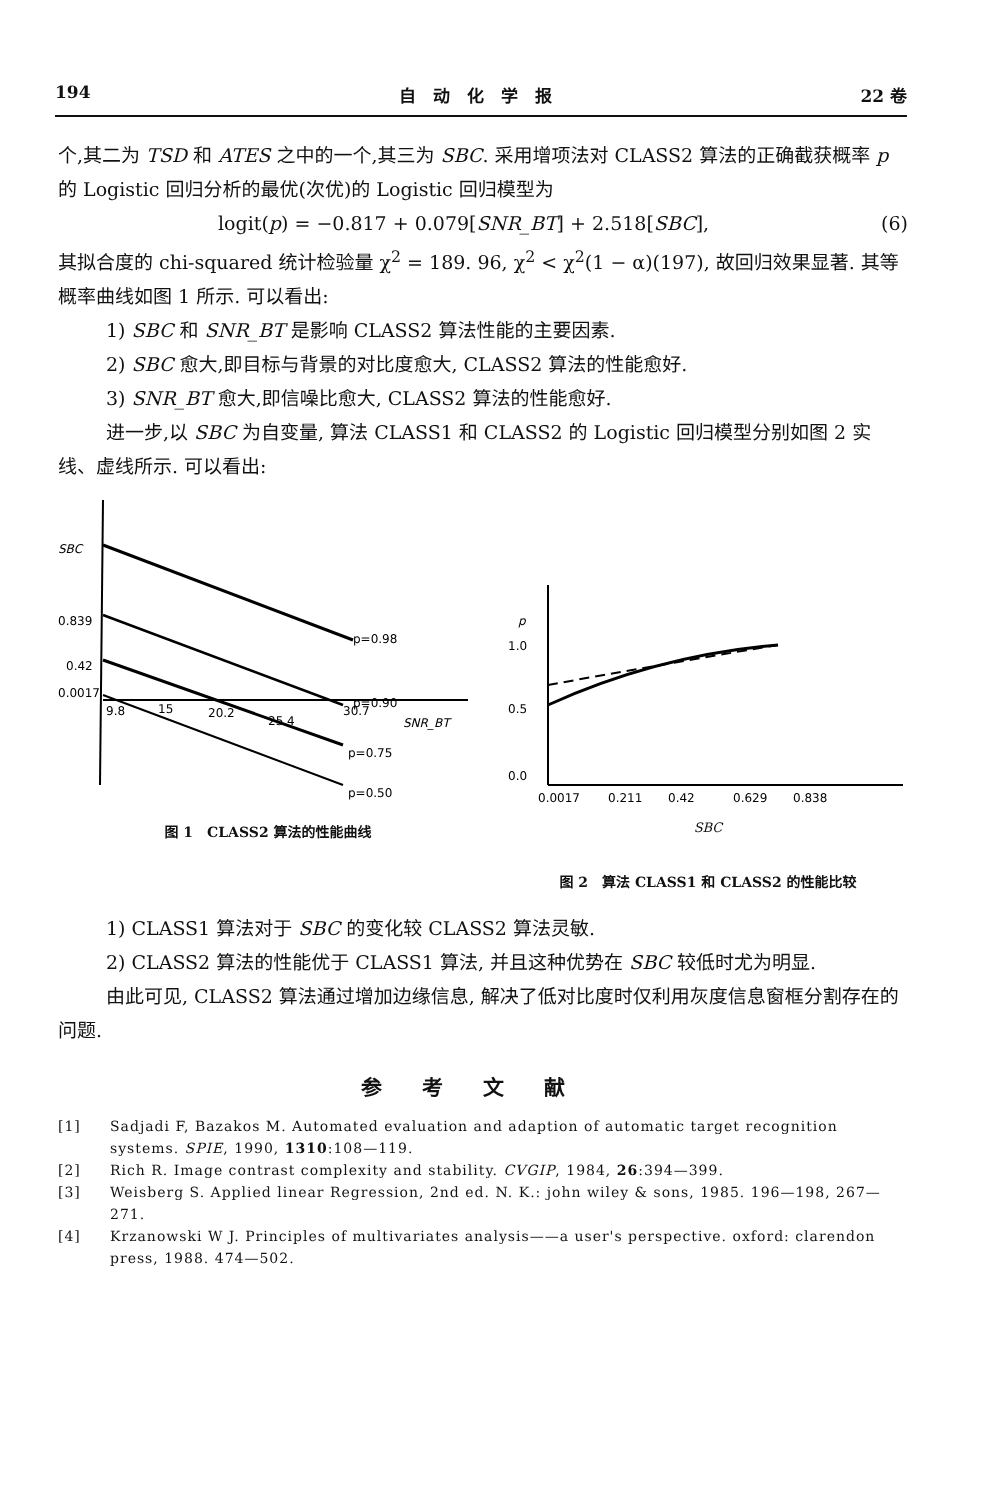194 自　动　化　学　报 22 卷
个,其二为 TSD 和 ATES 之中的一个,其三为 SBC. 采用增项法对 CLASS2 算法的正确截获概率 p 的 Logistic 回归分析的最优(次优)的 Logistic 回归模型为
logit(p) = −0.817 + 0.079[SNR_BT] + 2.518[SBC], (6)
其拟合度的 chi-squared 统计检验量 χ<sup>2</sup> = 189. 96, χ<sup>2</sup> < χ<sup>2</sup>(1 − α)(197), 故回归效果显著. 其等概率曲线如图 1 所示. 可以看出:
1) SBC 和 SNR_BT 是影响 CLASS2 算法性能的主要因素.
2) SBC 愈大,即目标与背景的对比度愈大, CLASS2 算法的性能愈好.
3) SNR_BT 愈大,即信噪比愈大, CLASS2 算法的性能愈好.
进一步,以 SBC 为自变量, 算法 CLASS1 和 CLASS2 的 Logistic 回归模型分别如图 2 实线、虚线所示. 可以看出:
SBC
0.839
0.42
0.0017
9.8
15
20.2
25.4
30.7
SNR_BT
p=0.98
p=0.90
p=0.75
p=0.50
图 1　CLASS2 算法的性能曲线
p
1.0
0.5
0.0
0.0017
0.211
0.42
0.629
0.838
SBC
图 2　算法 CLASS1 和 CLASS2 的性能比较
1) CLASS1 算法对于 SBC 的变化较 CLASS2 算法灵敏.
2) CLASS2 算法的性能优于 CLASS1 算法, 并且这种优势在 SBC 较低时尤为明显.
由此可见, CLASS2 算法通过增加边缘信息, 解决了低对比度时仅利用灰度信息窗框分割存在的问题.
参考文献
[1] Sadjadi F, Bazakos M. Automated evaluation and adaption of automatic target recognition systems. SPIE, 1990, 1310:108—119.
[2] Rich R. Image contrast complexity and stability. CVGIP, 1984, 26:394—399.
[3] Weisberg S. Applied linear Regression, 2nd ed. N. K.: john wiley & sons, 1985. 196—198, 267—271.
[4] Krzanowski W J. Principles of multivariates analysis——a user's perspective. oxford: clarendon press, 1988. 474—502.